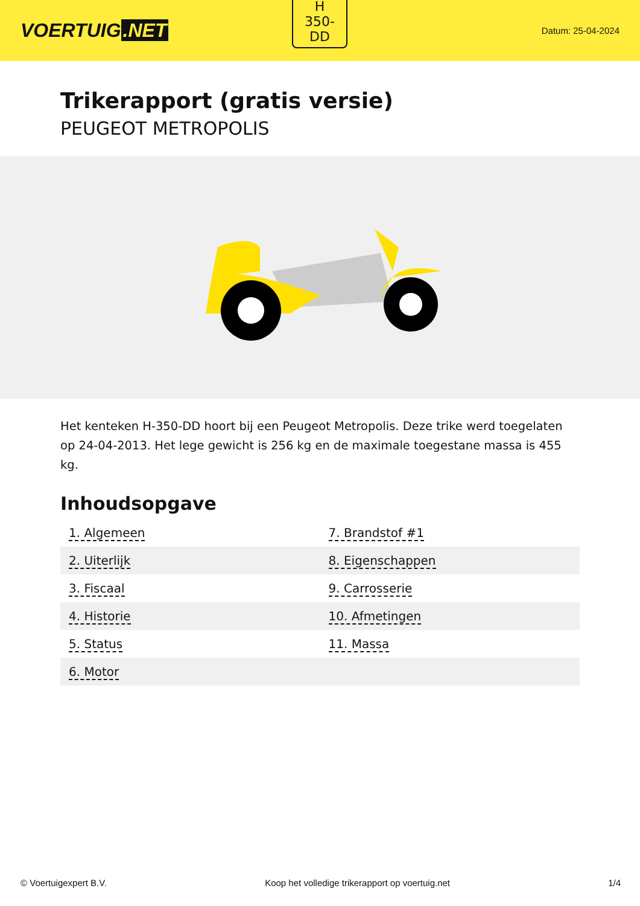VOERTUIG.NET
H
350-
DD
Datum: 25-04-2024
Trikerapport (gratis versie)
PEUGEOT METROPOLIS
Het kenteken H-350-DD hoort bij een Peugeot Metropolis. Deze trike werd toegelaten op 24-04-2013. Het lege gewicht is 256 kg en de maximale toegestane massa is 455 kg.
Inhoudsopgave
| 1. Algemeen | 7. Brandstof #1 |
| 2. Uiterlijk | 8. Eigenschappen |
| 3. Fiscaal | 9. Carrosserie |
| 4. Historie | 10. Afmetingen |
| 5. Status | 11. Massa |
| 6. Motor | |
© Voertuigexpert B.V. Koop het volledige trikerapport op voertuig.net 1/4